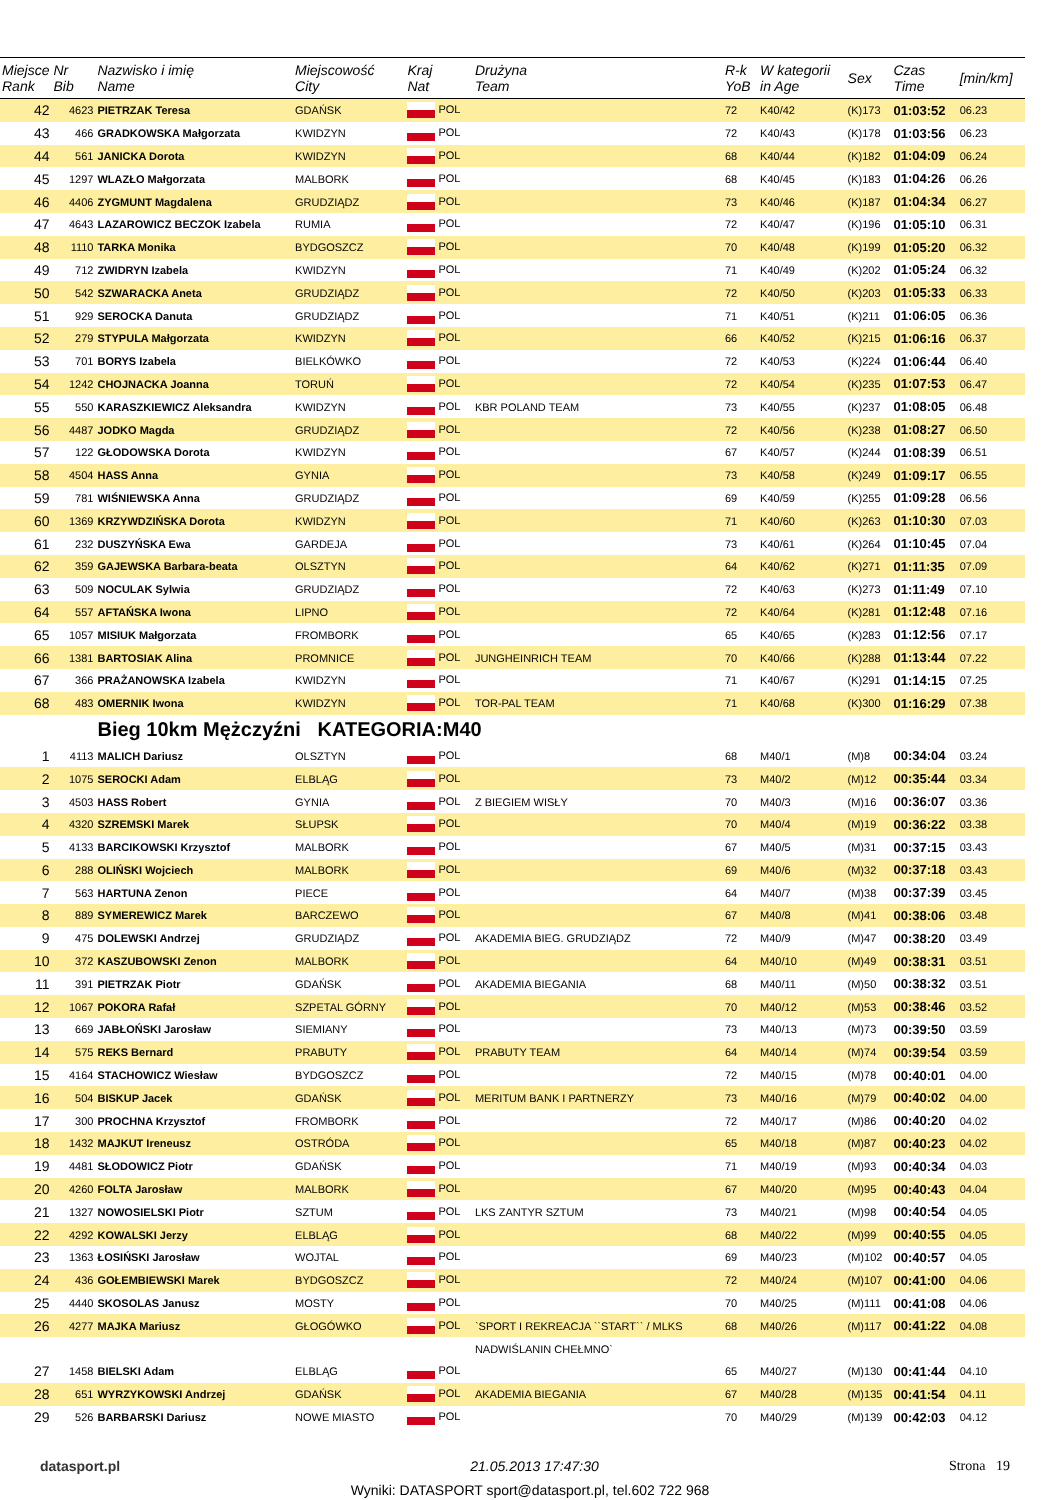| Miejsce Rank | Nr Bib | Nazwisko i imię Name | Miejscowość City | Kraj Nat | Drużyna Team | R-k YoB | W kategorii in Age | Sex | Czas Time | [min/km] |
| --- | --- | --- | --- | --- | --- | --- | --- | --- | --- | --- |
| 42 | 4623 | PIETRZAK Teresa | GDAŃSK | POL | | 72 | K40/42 | (K)173 | 01:03:52 | 06.23 |
| 43 | 466 | GRADKOWSKA Małgorzata | KWIDZYN | POL | | 72 | K40/43 | (K)178 | 01:03:56 | 06.23 |
| 44 | 561 | JANICKA Dorota | KWIDZYN | POL | | 68 | K40/44 | (K)182 | 01:04:09 | 06.24 |
| 45 | 1297 | WLAZŁO Małgorzata | MALBORK | POL | | 68 | K40/45 | (K)183 | 01:04:26 | 06.26 |
| 46 | 4406 | ZYGMUNT Magdalena | GRUDZIĄDZ | POL | | 73 | K40/46 | (K)187 | 01:04:34 | 06.27 |
| 47 | 4643 | LAZAROWICZ BECZOK Izabela | RUMIA | POL | | 72 | K40/47 | (K)196 | 01:05:10 | 06.31 |
| 48 | 1110 | TARKA Monika | BYDGOSZCZ | POL | | 70 | K40/48 | (K)199 | 01:05:20 | 06.32 |
| 49 | 712 | ZWIDRYN Izabela | KWIDZYN | POL | | 71 | K40/49 | (K)202 | 01:05:24 | 06.32 |
| 50 | 542 | SZWARACKA Aneta | GRUDZIĄDZ | POL | | 72 | K40/50 | (K)203 | 01:05:33 | 06.33 |
| 51 | 929 | SEROCKA Danuta | GRUDZIĄDZ | POL | | 71 | K40/51 | (K)211 | 01:06:05 | 06.36 |
| 52 | 279 | STYPULA Małgorzata | KWIDZYN | POL | | 66 | K40/52 | (K)215 | 01:06:16 | 06.37 |
| 53 | 701 | BORYS Izabela | BIELKÓWKO | POL | | 72 | K40/53 | (K)224 | 01:06:44 | 06.40 |
| 54 | 1242 | CHOJNACKA Joanna | TORUŃ | POL | | 72 | K40/54 | (K)235 | 01:07:53 | 06.47 |
| 55 | 550 | KARASZKIEWICZ Aleksandra | KWIDZYN | POL | KBR POLAND TEAM | 73 | K40/55 | (K)237 | 01:08:05 | 06.48 |
| 56 | 4487 | JODKO Magda | GRUDZIĄDZ | POL | | 72 | K40/56 | (K)238 | 01:08:27 | 06.50 |
| 57 | 122 | GŁODOWSKA Dorota | KWIDZYN | POL | | 67 | K40/57 | (K)244 | 01:08:39 | 06.51 |
| 58 | 4504 | HASS Anna | GYNIA | POL | | 73 | K40/58 | (K)249 | 01:09:17 | 06.55 |
| 59 | 781 | WIŚNIEWSKA Anna | GRUDZIĄDZ | POL | | 69 | K40/59 | (K)255 | 01:09:28 | 06.56 |
| 60 | 1369 | KRZYWDZIŃSKA Dorota | KWIDZYN | POL | | 71 | K40/60 | (K)263 | 01:10:30 | 07.03 |
| 61 | 232 | DUSZYŃSKA Ewa | GARDEJA | POL | | 73 | K40/61 | (K)264 | 01:10:45 | 07.04 |
| 62 | 359 | GAJEWSKA Barbara-beata | OLSZTYN | POL | | 64 | K40/62 | (K)271 | 01:11:35 | 07.09 |
| 63 | 509 | NOCULAK Sylwia | GRUDZIĄDZ | POL | | 72 | K40/63 | (K)273 | 01:11:49 | 07.10 |
| 64 | 557 | AFTAŃSKA Iwona | LIPNO | POL | | 72 | K40/64 | (K)281 | 01:12:48 | 07.16 |
| 65 | 1057 | MISIUK Małgorzata | FROMBORK | POL | | 65 | K40/65 | (K)283 | 01:12:56 | 07.17 |
| 66 | 1381 | BARTOSIAK Alina | PROMNICE | POL | JUNGHEINRICH TEAM | 70 | K40/66 | (K)288 | 01:13:44 | 07.22 |
| 67 | 366 | PRAŻANOWSKA Izabela | KWIDZYN | POL | | 71 | K40/67 | (K)291 | 01:14:15 | 07.25 |
| 68 | 483 | OMERNIK Iwona | KWIDZYN | POL | TOR-PAL TEAM | 71 | K40/68 | (K)300 | 01:16:29 | 07.38 |
| | | Bieg 10km Mężczyźni KATEGORIA:M40 | | | | | | | | |
| 1 | 4113 | MALICH Dariusz | OLSZTYN | POL | | 68 | M40/1 | (M)8 | 00:34:04 | 03.24 |
| 2 | 1075 | SEROCKI Adam | ELBLĄG | POL | | 73 | M40/2 | (M)12 | 00:35:44 | 03.34 |
| 3 | 4503 | HASS Robert | GYNIA | POL | Z BIEGIEM WISŁY | 70 | M40/3 | (M)16 | 00:36:07 | 03.36 |
| 4 | 4320 | SZREMSKI Marek | SŁUPSK | POL | | 70 | M40/4 | (M)19 | 00:36:22 | 03.38 |
| 5 | 4133 | BARCIKOWSKI Krzysztof | MALBORK | POL | | 67 | M40/5 | (M)31 | 00:37:15 | 03.43 |
| 6 | 288 | OLIŃSKI Wojciech | MALBORK | POL | | 69 | M40/6 | (M)32 | 00:37:18 | 03.43 |
| 7 | 563 | HARTUNA Zenon | PIECE | POL | | 64 | M40/7 | (M)38 | 00:37:39 | 03.45 |
| 8 | 889 | SYMEREWICZ Marek | BARCZEWO | POL | | 67 | M40/8 | (M)41 | 00:38:06 | 03.48 |
| 9 | 475 | DOLEWSKI Andrzej | GRUDZIĄDZ | POL | AKADEMIA BIEG. GRUDZIĄDZ | 72 | M40/9 | (M)47 | 00:38:20 | 03.49 |
| 10 | 372 | KASZUBOWSKI Zenon | MALBORK | POL | | 64 | M40/10 | (M)49 | 00:38:31 | 03.51 |
| 11 | 391 | PIETRZAK Piotr | GDAŃSK | POL | AKADEMIA BIEGANIA | 68 | M40/11 | (M)50 | 00:38:32 | 03.51 |
| 12 | 1067 | POKORA Rafał | SZPETAL GÓRNY | POL | | 70 | M40/12 | (M)53 | 00:38:46 | 03.52 |
| 13 | 669 | JABŁOŃSKI Jarosław | SIEMIANY | POL | | 73 | M40/13 | (M)73 | 00:39:50 | 03.59 |
| 14 | 575 | REKS Bernard | PRABUTY | POL | PRABUTY TEAM | 64 | M40/14 | (M)74 | 00:39:54 | 03.59 |
| 15 | 4164 | STACHOWICZ Wiesław | BYDGOSZCZ | POL | | 72 | M40/15 | (M)78 | 00:40:01 | 04.00 |
| 16 | 504 | BISKUP Jacek | GDAŃSK | POL | MERITUM BANK I PARTNERZY | 73 | M40/16 | (M)79 | 00:40:02 | 04.00 |
| 17 | 300 | PROCHNA Krzysztof | FROMBORK | POL | | 72 | M40/17 | (M)86 | 00:40:20 | 04.02 |
| 18 | 1432 | MAJKUT Ireneusz | OSTRÓDA | POL | | 65 | M40/18 | (M)87 | 00:40:23 | 04.02 |
| 19 | 4481 | SŁODOWICZ Piotr | GDAŃSK | POL | | 71 | M40/19 | (M)93 | 00:40:34 | 04.03 |
| 20 | 4260 | FOLTA Jarosław | MALBORK | POL | | 67 | M40/20 | (M)95 | 00:40:43 | 04.04 |
| 21 | 1327 | NOWOSIELSKI Piotr | SZTUM | POL | LKS ZANTYR SZTUM | 73 | M40/21 | (M)98 | 00:40:54 | 04.05 |
| 22 | 4292 | KOWALSKI Jerzy | ELBLĄG | POL | | 68 | M40/22 | (M)99 | 00:40:55 | 04.05 |
| 23 | 1363 | ŁOSIŃSKI Jarosław | WOJTAL | POL | | 69 | M40/23 | (M)102 | 00:40:57 | 04.05 |
| 24 | 436 | GOŁEMBIEWSKI Marek | BYDGOSZCZ | POL | | 72 | M40/24 | (M)107 | 00:41:00 | 04.06 |
| 25 | 4440 | SKOSOLAS Janusz | MOSTY | POL | | 70 | M40/25 | (M)111 | 00:41:08 | 04.06 |
| 26 | 4277 | MAJKA Mariusz | GŁOGÓWKO | POL | `SPORT I REKREACJA ``START`` / MLKS | 68 | M40/26 | (M)117 | 00:41:22 | 04.08 |
| | | | | | NADWIŚLANIN CHEŁMNO` | | | | | |
| 27 | 1458 | BIELSKI Adam | ELBLĄG | POL | | 65 | M40/27 | (M)130 | 00:41:44 | 04.10 |
| 28 | 651 | WYRZYKOWSKI Andrzej | GDAŃSK | POL | AKADEMIA BIEGANIA | 67 | M40/28 | (M)135 | 00:41:54 | 04.11 |
| 29 | 526 | BARBARSKI Dariusz | NOWE MIASTO | POL | | 70 | M40/29 | (M)139 | 00:42:03 | 04.12 |
datasport.pl 21.05.2013 17:47:30 Strona 19
Wyniki: DATASPORT sport@datasport.pl, tel.602 722 968